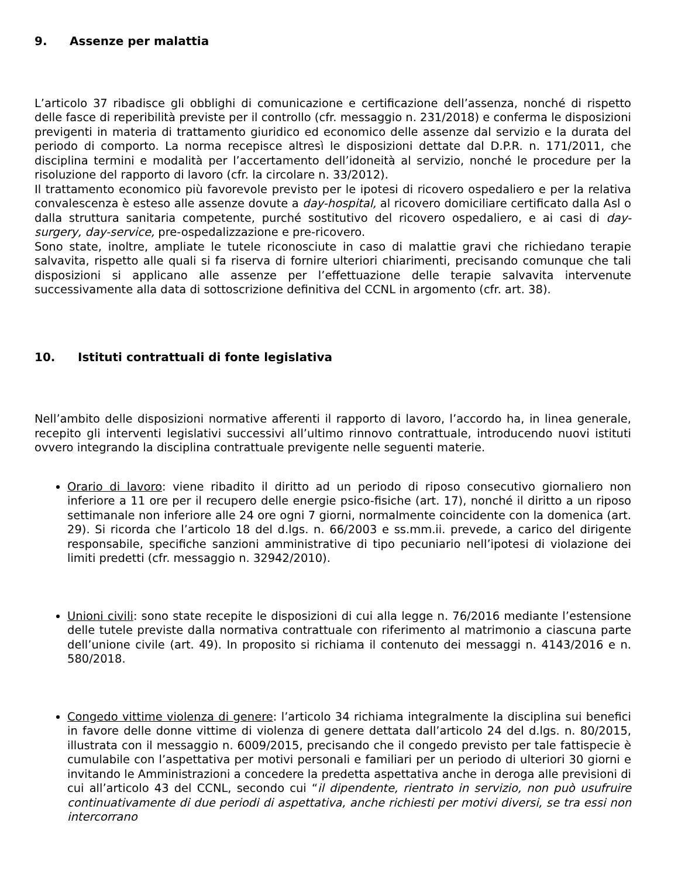9. Assenze per malattia
L’articolo 37 ribadisce gli obblighi di comunicazione e certificazione dell’assenza, nonché di rispetto delle fasce di reperibilità previste per il controllo (cfr. messaggio n. 231/2018) e conferma le disposizioni previgenti in materia di trattamento giuridico ed economico delle assenze dal servizio e la durata del periodo di comporto. La norma recepisce altresì le disposizioni dettate dal D.P.R. n. 171/2011, che disciplina termini e modalità per l’accertamento dell’idoneità al servizio, nonché le procedure per la risoluzione del rapporto di lavoro (cfr. la circolare n. 33/2012).
Il trattamento economico più favorevole previsto per le ipotesi di ricovero ospedaliero e per la relativa convalescenza è esteso alle assenze dovute a day-hospital, al ricovero domiciliare certificato dalla Asl o dalla struttura sanitaria competente, purché sostitutivo del ricovero ospedaliero, e ai casi di day-surgery, day-service, pre-ospedalizzazione e pre-ricovero.
Sono state, inoltre, ampliate le tutele riconosciute in caso di malattie gravi che richiedano terapie salvavita, rispetto alle quali si fa riserva di fornire ulteriori chiarimenti, precisando comunque che tali disposizioni si applicano alle assenze per l’effettuazione delle terapie salvavita intervenute successivamente alla data di sottoscrizione definitiva del CCNL in argomento (cfr. art. 38).
10. Istituti contrattuali di fonte legislativa
Nell’ambito delle disposizioni normative afferenti il rapporto di lavoro, l’accordo ha, in linea generale, recepito gli interventi legislativi successivi all’ultimo rinnovo contrattuale, introducendo nuovi istituti ovvero integrando la disciplina contrattuale previgente nelle seguenti materie.
Orario di lavoro: viene ribadito il diritto ad un periodo di riposo consecutivo giornaliero non inferiore a 11 ore per il recupero delle energie psico-fisiche (art. 17), nonché il diritto a un riposo settimanale non inferiore alle 24 ore ogni 7 giorni, normalmente coincidente con la domenica (art. 29). Si ricorda che l’articolo 18 del d.lgs. n. 66/2003 e ss.mm.ii. prevede, a carico del dirigente responsabile, specifiche sanzioni amministrative di tipo pecuniario nell’ipotesi di violazione dei limiti predetti (cfr. messaggio n. 32942/2010).
Unioni civili: sono state recepite le disposizioni di cui alla legge n. 76/2016 mediante l’estensione delle tutele previste dalla normativa contrattuale con riferimento al matrimonio a ciascuna parte dell’unione civile (art. 49). In proposito si richiama il contenuto dei messaggi n. 4143/2016 e n. 580/2018.
Congedo vittime violenza di genere: l’articolo 34 richiama integralmente la disciplina sui benefici in favore delle donne vittime di violenza di genere dettata dall’articolo 24 del d.lgs. n. 80/2015, illustrata con il messaggio n. 6009/2015, precisando che il congedo previsto per tale fattispecie è cumulabile con l’aspettativa per motivi personali e familiari per un periodo di ulteriori 30 giorni e invitando le Amministrazioni a concedere la predetta aspettativa anche in deroga alle previsioni di cui all’articolo 43 del CCNL, secondo cui “il dipendente, rientrato in servizio, non può usufruire continuativamente di due periodi di aspettativa, anche richiesti per motivi diversi, se tra essi non intercorrano